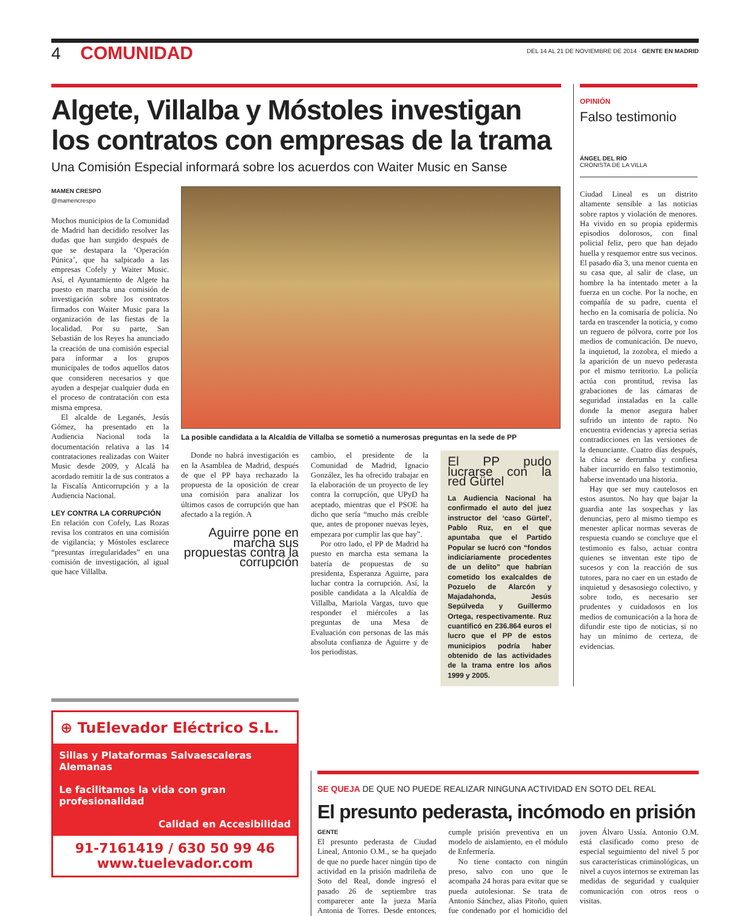4 COMUNIDAD
DEL 14 AL 21 DE NOVIEMBRE DE 2014 · GENTE EN MADRID
Algete, Villalba y Móstoles investigan los contratos con empresas de la trama
Una Comisión Especial informará sobre los acuerdos con Waiter Music en Sanse
MAMEN CRESPO
@mamencrespo
Muchos municipios de la Comunidad de Madrid han decidido resolver las dudas que han surgido después de que se destapara la ‘Operación Púnica’, que ha salpicado a las empresas Cofely y Waiter Music. Así, el Ayuntamiento de Algete ha puesto en marcha una comisión de investigación sobre los contratos firmados con Waiter Music para la organización de las fiestas de la localidad. Por su parte, San Sebastián de los Reyes ha anunciado la creación de una comisión especial para informar a los grupos municipales de todos aquellos datos que consideren necesarios y que ayuden a despejar cualquier duda en el proceso de contratación con esta misma empresa.
El alcalde de Leganés, Jesús Gómez, ha presentado en la Audiencia Nacional toda la documentación relativa a las 14 contrataciones realizadas con Waiter Music desde 2009, y Alcalá ha acordado remitir la de sus contratos a la Fiscalía Anticorrupción y a la Audiencia Nacional.
LEY CONTRA LA CORRUPCIÓN
En relación con Cofely, Las Rozas revisa los contratos en una comisión de vigilancia; y Móstoles esclarece “presuntas irregularidades” en una comisión de investigación, al igual que hace Villalba.
La posible candidata a la Alcaldía de Villalba se sometió a numerosas preguntas en la sede de PP
Donde no habrá investigación es en la Asamblea de Madrid, después de que el PP haya rechazado la propuesta de la oposición de crear una comisión para analizar los últimos casos de corrupción que han afectado a la región. A
Aguirre pone en marcha sus propuestas contra la corrupción
cambio, el presidente de la Comunidad de Madrid, Ignacio González, les ha ofrecido trabajar en la elaboración de un proyecto de ley contra la corrupción, que UPyD ha aceptado, mientras que el PSOE ha dicho que sería “mucho más creíble que, antes de proponer nuevas leyes, empezara por cumplir las que hay”.
Por otro lado, el PP de Madrid ha puesto en marcha esta semana la batería de propuestas de su presidenta, Esperanza Aguirre, para luchar contra la corrupción. Así, la posible candidata a la Alcaldía de Villalba, Mariola Vargas, tuvo que responder el miércoles a las preguntas de una Mesa de Evaluación con personas de las más absoluta confianza de Aguirre y de los periodistas.
El PP pudo lucrarse con la red Gürtel
La Audiencia Nacional ha confirmado el auto del juez instructor del ‘caso Gürtel’, Pablo Ruz, en el que apuntaba que el Partido Popular se lucró con “fondos indiciariamente procedentes de un delito” que habrían cometido los exalcaldes de Pozuelo de Alarcón y Majadahonda, Jesús Sepúlveda y Guillermo Ortega, respectivamente. Ruz cuantificó en 236.864 euros el lucro que el PP de estos municipios podría haber obtenido de las actividades de la trama entre los años 1999 y 2005.
OPINIÓN
Falso testimonio
ÁNGEL DEL RÍO
CRONISTA DE LA VILLA
Ciudad Lineal es un distrito altamente sensible a las noticias sobre raptos y violación de menores. Ha vivido en su propia epidermis episodios dolorosos, con final policial feliz, pero que han dejado huella y resquemor entre sus vecinos. El pasado día 3, una menor cuenta en su casa que, al salir de clase, un hombre la ha intentado meter a la fuerza en un coche. Por la noche, en compañía de su padre, cuenta el hecho en la comisaría de policía. No tarda en trascender la noticia, y como un reguero de pólvora, corre por los medios de comunicación. De nuevo, la inquietud, la zozobra, el miedo a la aparición de un nuevo pederasta por el mismo territorio. La policía actúa con prontitud, revisa las grabaciones de las cámaras de seguridad instaladas en la calle donde la menor asegura haber sufrido un intento de rapto. No encuentra evidencias y aprecia serias contradicciones en las versiones de la denunciante. Cuatro días después, la chica se derrumba y confiesa haber incurrido en falso testimonio, haberse inventado una historia.
Hay que ser muy cautelosos en estos asuntos. No hay que bajar la guardia ante las sospechas y las denuncias, pero al mismo tiempo es menester aplicar normas severas de respuesta cuando se concluye que el testimonio es falso, actuar contra quienes se inventan este tipo de sucesos y con la reacción de sus tutores, para no caer en un estado de inquietud y desasosiego colectivo, y sobre todo, es necesario ser prudentes y cuidadosos en los medios de comunicación a la hora de difundir este tipo de noticias, si no hay un mínimo de certeza, de evidencias.
⊕ TuElevador Eléctrico S.L.
Sillas y Plataformas Salvaescaleras Alemanas
Le facilitamos la vida con gran profesionalidad
Calidad en Accesibilidad
91-7161419 / 630 50 99 46
www.tuelevador.com
SE QUEJA DE QUE NO PUEDE REALIZAR NINGUNA ACTIVIDAD EN SOTO DEL REAL
El presunto pederasta, incómodo en prisión
GENTE
El presunto pederasta de Ciudad Lineal, Antonio O.M., se ha quejado de que no puede hacer ningún tipo de actividad en la prisión madrileña de Soto del Real, donde ingresó el pasado 26 de septiembre tras comparecer ante la jueza María Antonia de Torres. Desde entonces, cumple prisión preventiva en un modelo de aislamiento, en el módulo de Enfermería.
No tiene contacto con ningún preso, salvo con uno que le acompaña 24 horas para evitar que se pueda autolesionar. Se trata de Antonio Sánchez, alias Pitoño, quien fue condenado por el homicidio del joven Álvaro Ussía. Antonio O.M. está clasificado como preso de especial seguimiento del nivel 5 por sus características criminológicas, un nivel a cuyos internos se extreman las medidas de seguridad y cualquier comunicación con otros reos o visitas.